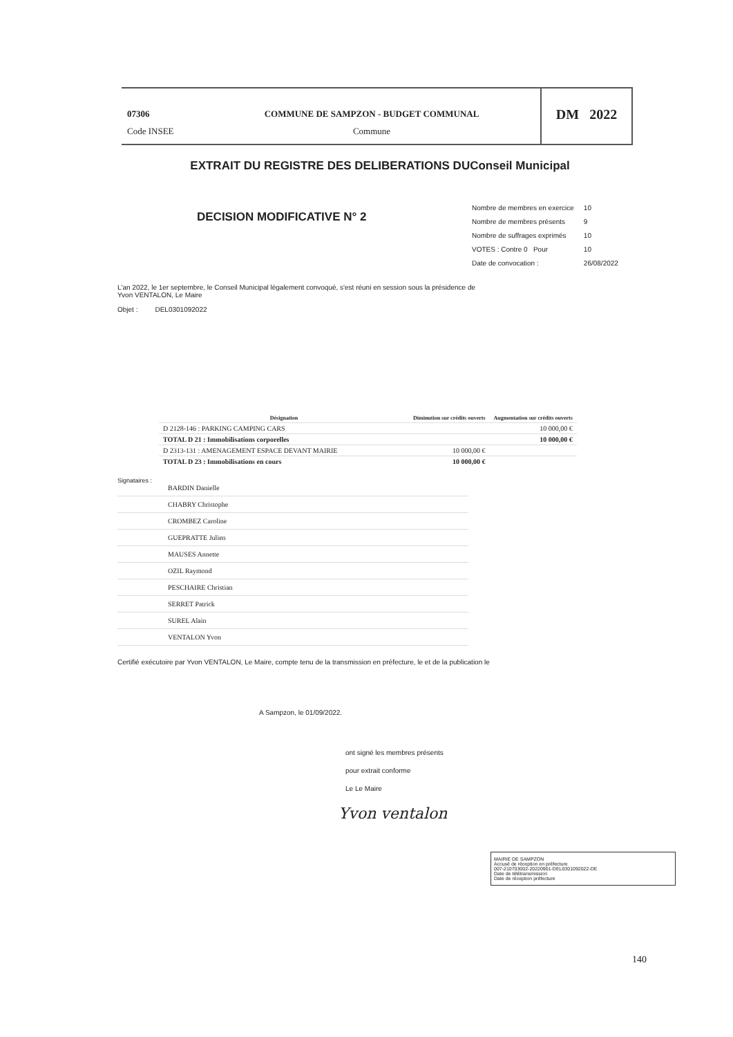07306
Code INSEE
COMMUNE DE SAMPZON - BUDGET COMMUNAL
Commune
DM 2022
EXTRAIT DU REGISTRE DES DELIBERATIONS DUConseil Municipal
DECISION MODIFICATIVE N° 2
| Nombre de membres en exercice | 10 |
| Nombre de membres présents | 9 |
| Nombre de suffrages exprimés | 10 |
| VOTES : Contre 0 Pour | 10 |
| Date de convocation : | 26/08/2022 |
L'an 2022, le 1er septembre, le Conseil Municipal légalement convoqué, s'est réuni en session sous la présidence de
Yvon VENTALON, Le Maire
Objet : DEL0301092022
| Désignation | Diminution sur crédits ouverts | Augmentation sur crédits ouverts |
| --- | --- | --- |
| D 2128-146 : PARKING CAMPING CARS | | 10 000,00 € |
| TOTAL D 21 : Immobilisations corporelles | | 10 000,00 € |
| D 2313-131 : AMENAGEMENT ESPACE DEVANT MAIRIE | 10 000,00 € | |
| TOTAL D 23 : Immobilisations en cours | 10 000,00 € | |
Signataires :
BARDIN Danielle
CHABRY Christophe
CROMBEZ Caroline
GUEPRATTE Julien
MAUSES Annette
OZIL Raymond
PESCHAIRE Christian
SERRET Patrick
SUREL Alain
VENTALON Yvon
Certifié exécutoire par Yvon VENTALON, Le Maire, compte tenu de la transmission en préfecture, le et de la publication le
A Sampzon, le 01/09/2022.
ont signé les membres présents
pour extrait conforme
Le Le Maire
Yvon ventalon
MAIRIE DE SAMPZON
Accusé de réception en préfecture
007-210703002-20220901-DEL0301092022-DE
Date de télétransmission
Date de réception préfecture
140